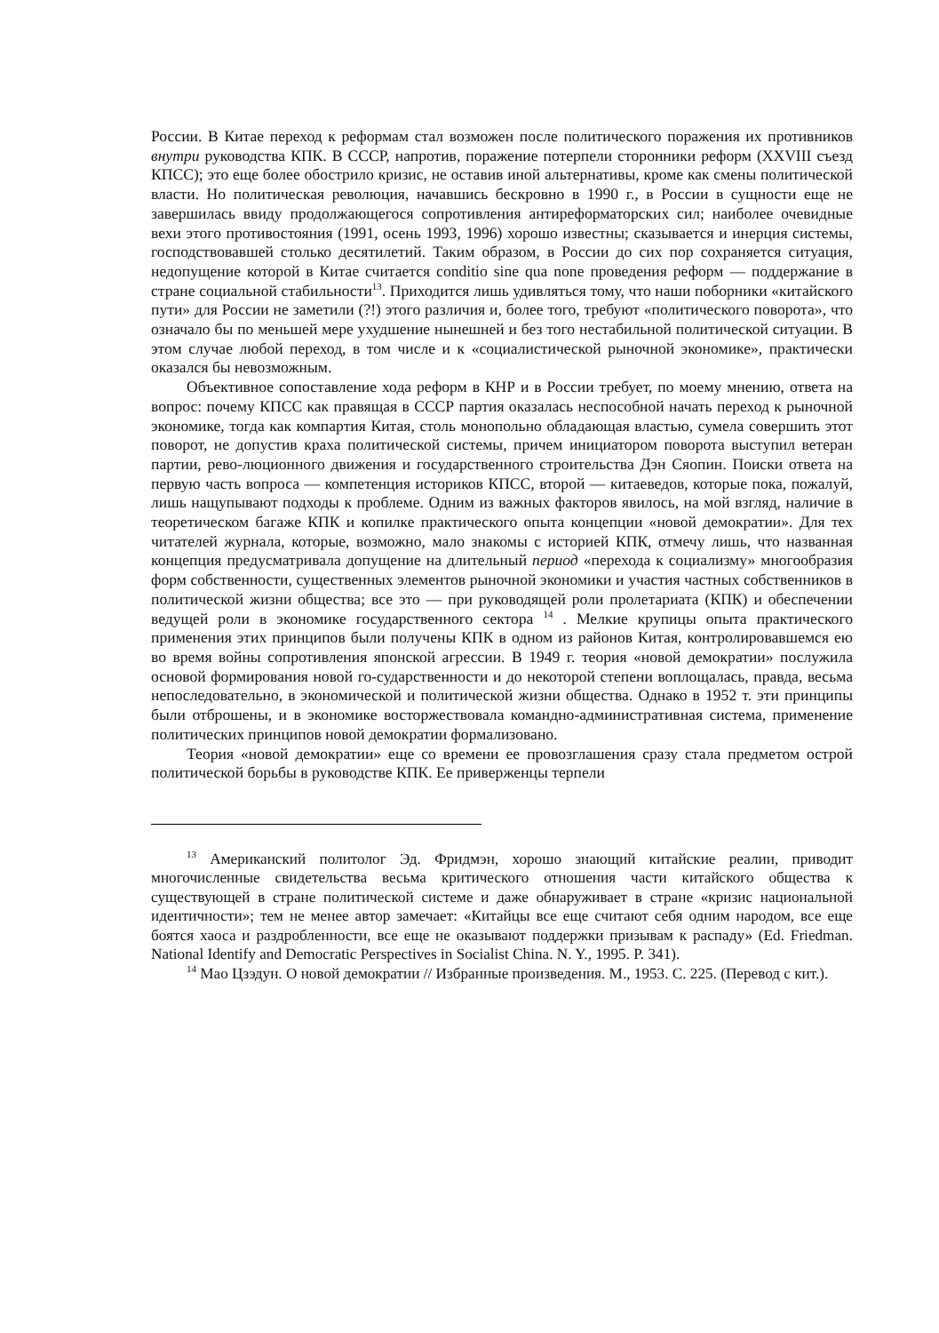России. В Китае переход к реформам стал возможен после политического поражения их противников внутри руководства КПК. В СССР, напротив, поражение потерпели сторонники реформ (XXVIII съезд КПСС); это еще более обострило кризис, не оставив иной альтернативы, кроме как смены политической власти. Но политическая революция, начавшись бескровно в 1990 г., в России в сущности еще не завершилась ввиду продолжающегося сопротивления антиреформаторских сил; наиболее очевидные вехи этого противостояния (1991, осень 1993, 1996) хорошо известны; сказывается и инерция системы, господствовавшей столько десятилетий. Таким образом, в России до сих пор сохраняется ситуация, недопущение которой в Китае считается conditio sine qua none проведения реформ — поддержание в стране социальной стабильности<sup>13</sup>. Приходится лишь удивляться тому, что наши поборники «китайского пути» для России не заметили (?!) этого различия и, более того, требуют «политического поворота», что означало бы по меньшей мере ухудшение нынешней и без того нестабильной политической ситуации. В этом случае любой переход, в том числе и к «социалистической рыночной экономике», практически оказался бы невозможным.
Объективное сопоставление хода реформ в КНР и в России требует, по моему мнению, ответа на вопрос: почему КПСС как правящая в СССР партия оказалась неспособной начать переход к рыночной экономике, тогда как компартия Китая, столь монопольно обладающая властью, сумела совершить этот поворот, не допустив краха политической системы, причем инициатором поворота выступил ветеран партии, рево-люционного движения и государственного строительства Дэн Сяопин. Поиски ответа на первую часть вопроса — компетенция историков КПСС, второй — китаеведов, которые пока, пожалуй, лишь нащупывают подходы к проблеме. Одним из важных факторов явилось, на мой взгляд, наличие в теоретическом багаже КПК и копилке практического опыта концепции «новой демократии». Для тех читателей журнала, которые, возможно, мало знакомы с историей КПК, отмечу лишь, что названная концепция предусматривала допущение на длительный период «перехода к социализму» многообразия форм собственности, существенных элементов рыночной экономики и участия частных собственников в политической жизни общества; все это — при руководящей роли пролетариата (КПК) и обеспечении ведущей роли в экономике государственного сектора <sup>14</sup> . Мелкие крупицы опыта практического применения этих принципов были получены КПК в одном из районов Китая, контролировавшемся ею во время войны сопротивления японской агрессии. В 1949 г. теория «новой демократии» послужила основой формирования новой го-сударственности и до некоторой степени воплощалась, правда, весьма непоследовательно, в экономической и политической жизни общества. Однако в 1952 т. эти принципы были отброшены, и в экономике восторжествовала командно-административная система, применение политических принципов новой демократии формализовано.
Теория «новой демократии» еще со времени ее провозглашения сразу стала предметом острой политической борьбы в руководстве КПК. Ее приверженцы терпели
<sup>13</sup> Американский политолог Эд. Фридмэн, хорошо знающий китайские реалии, приводит многочисленные свидетельства весьма критического отношения части китайского общества к существующей в стране политической системе и даже обнаруживает в стране «кризис национальной идентичности»; тем не менее автор замечает: «Китайцы все еще считают себя одним народом, все еще боятся хаоса и раздробленности, все еще не оказывают поддержки призывам к распаду» (Ed. Friedman. National Identify and Democratic Perspectives in Socialist China. N. Y., 1995. P. 341).
<sup>14</sup> Мао Цзэдун. О новой демократии // Избранные произведения. М., 1953. С. 225. (Перевод с кит.).